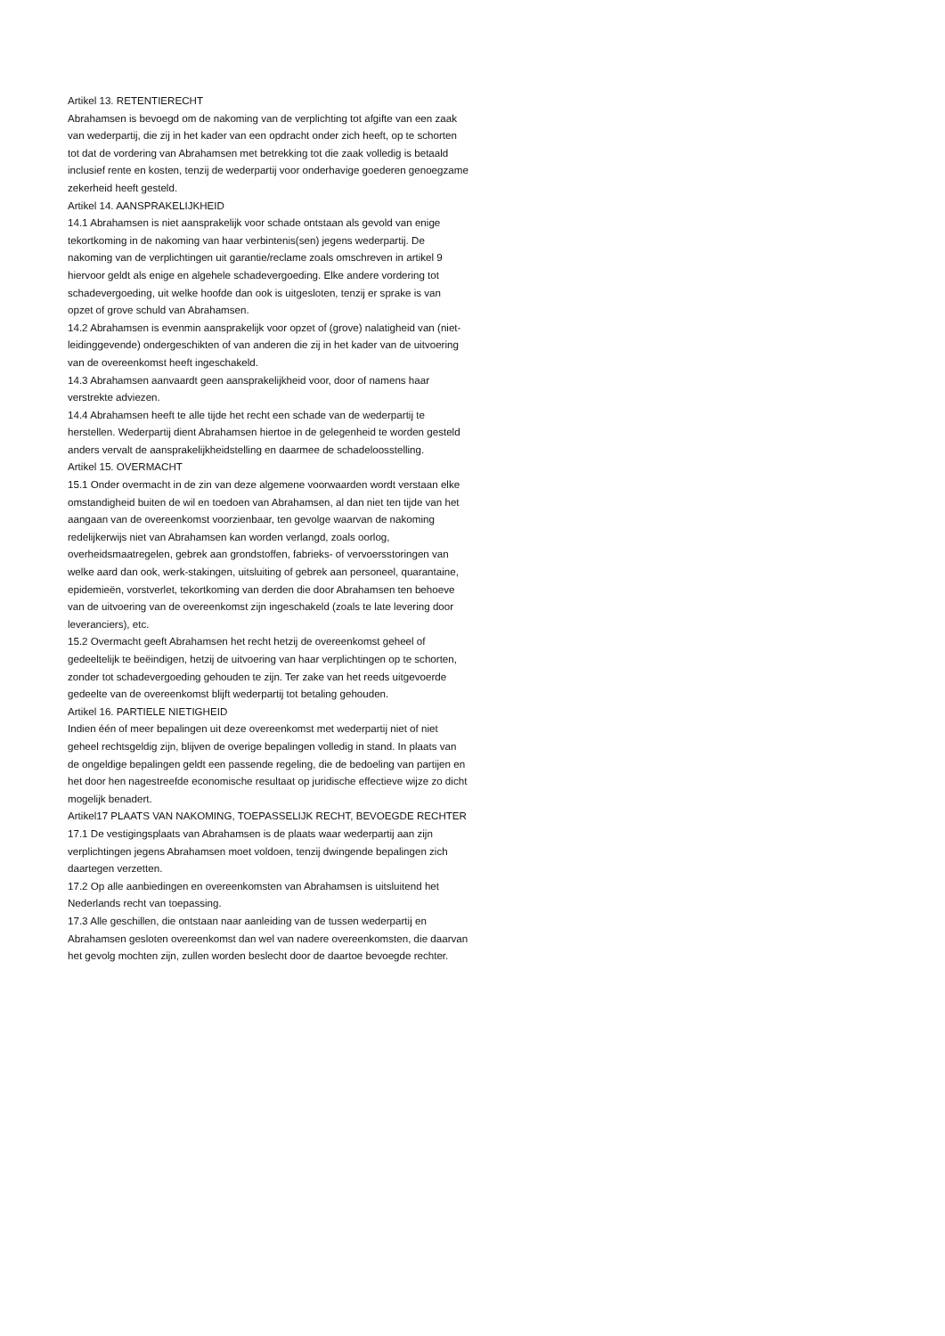Artikel 13. RETENTIERECHT
Abrahamsen is bevoegd om de nakoming van de verplichting tot afgifte van een zaak van wederpartij, die zij in het kader van een opdracht onder zich heeft, op te schorten tot dat de vordering van Abrahamsen met betrekking tot die zaak volledig is betaald inclusief rente en kosten, tenzij de wederpartij voor onderhavige goederen genoegzame zekerheid heeft gesteld.
Artikel 14. AANSPRAKELIJKHEID
14.1 Abrahamsen is niet aansprakelijk voor schade ontstaan als gevold van enige tekortkoming in de nakoming van haar verbintenis(sen) jegens wederpartij. De nakoming van de verplichtingen uit garantie/reclame zoals omschreven in artikel 9 hiervoor geldt als enige en algehele schadevergoeding. Elke andere vordering tot schadevergoeding, uit welke hoofde dan ook is uitgesloten, tenzij er sprake is van opzet of grove schuld van Abrahamsen.
14.2 Abrahamsen is evenmin aansprakelijk voor opzet of (grove) nalatigheid van (niet-leidinggevende) ondergeschikten of van anderen die zij in het kader van de uitvoering van de overeenkomst heeft ingeschakeld.
14.3 Abrahamsen aanvaardt geen aansprakelijkheid voor, door of namens haar verstrekte adviezen.
14.4 Abrahamsen heeft te alle tijde het recht een schade van de wederpartij te herstellen. Wederpartij dient Abrahamsen hiertoe in de gelegenheid te worden gesteld anders vervalt de aansprakelijkheidstelling en daarmee de schadeloosstelling.
Artikel 15. OVERMACHT
15.1 Onder overmacht in de zin van deze algemene voorwaarden wordt verstaan elke omstandigheid buiten de wil en toedoen van Abrahamsen, al dan niet ten tijde van het aangaan van de overeenkomst voorzienbaar, ten gevolge waarvan de nakoming redelijkerwijs niet van Abrahamsen kan worden verlangd, zoals oorlog, overheidsmaatregelen, gebrek aan grondstoffen, fabrieks- of vervoersstoringen van welke aard dan ook, werk-stakingen, uitsluiting of gebrek aan personeel, quarantaine, epidemieën, vorstverlet, tekortkoming van derden die door Abrahamsen ten behoeve van de uitvoering van de overeenkomst zijn ingeschakeld (zoals te late levering door leveranciers), etc.
15.2 Overmacht geeft Abrahamsen het recht hetzij de overeenkomst geheel of gedeeltelijk te beëindigen, hetzij de uitvoering van haar verplichtingen op te schorten, zonder tot schadevergoeding gehouden te zijn. Ter zake van het reeds uitgevoerde gedeelte van de overeenkomst blijft wederpartij tot betaling gehouden.
Artikel 16. PARTIELE NIETIGHEID
Indien één of meer bepalingen uit deze overeenkomst met wederpartij niet of niet geheel rechtsgeldig zijn, blijven de overige bepalingen volledig in stand. In plaats van de ongeldige bepalingen geldt een passende regeling, die de bedoeling van partijen en het door hen nagestreefde economische resultaat op juridische effectieve wijze zo dicht mogelijk benadert.
Artikel17 PLAATS VAN NAKOMING, TOEPASSELIJK RECHT, BEVOEGDE RECHTER
17.1 De vestigingsplaats van Abrahamsen is de plaats waar wederpartij aan zijn verplichtingen jegens Abrahamsen moet voldoen, tenzij dwingende bepalingen zich daartegen verzetten.
17.2 Op alle aanbiedingen en overeenkomsten van Abrahamsen is uitsluitend het Nederlands recht van toepassing.
17.3 Alle geschillen, die ontstaan naar aanleiding van de tussen wederpartij en Abrahamsen gesloten overeenkomst dan wel van nadere overeenkomsten, die daarvan het gevolg mochten zijn, zullen worden beslecht door de daartoe bevoegde rechter.